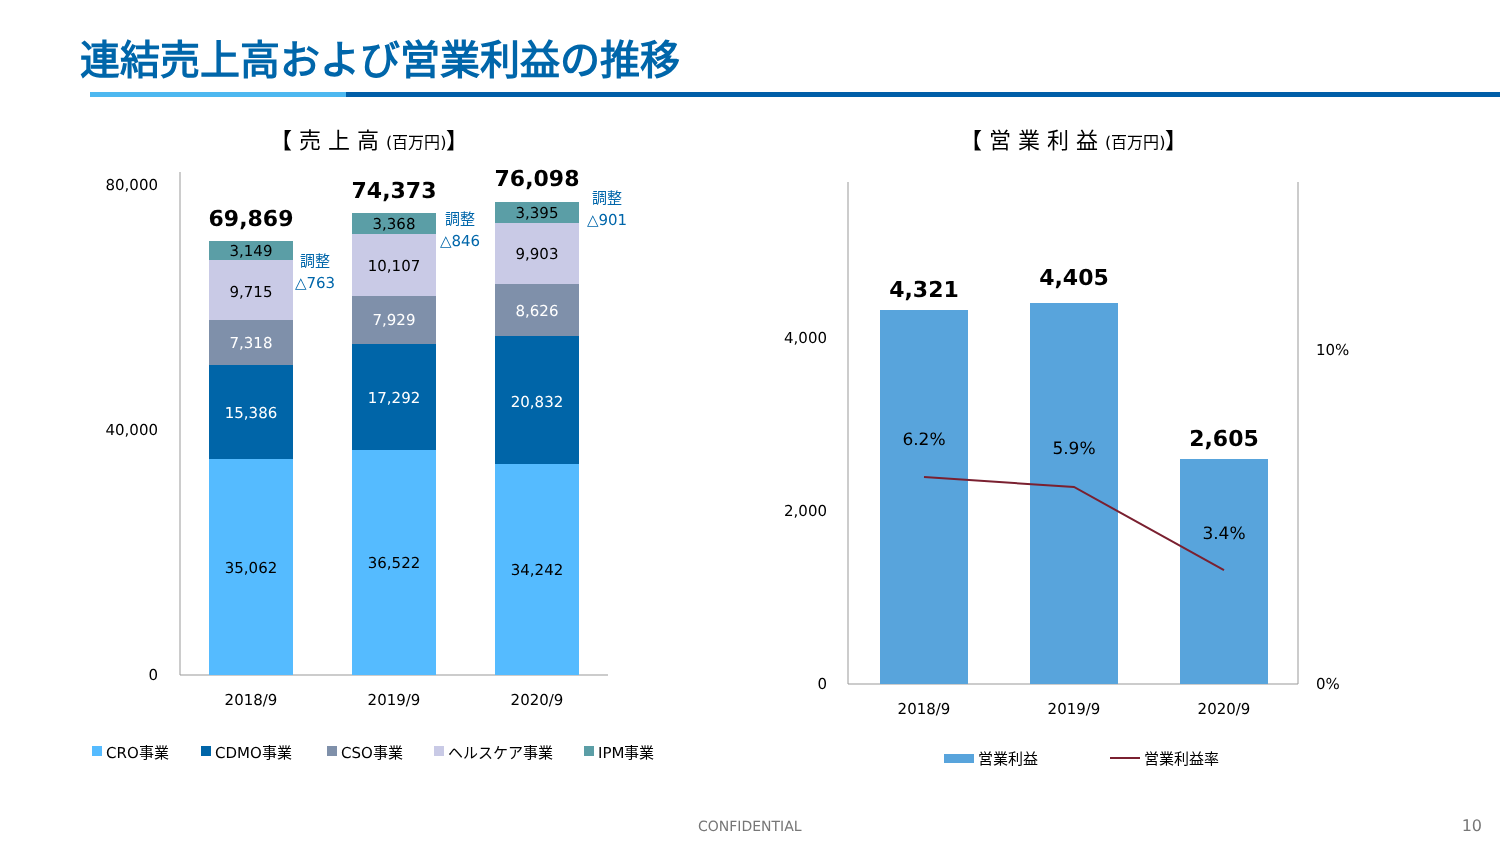連結売上高および営業利益の推移
【 売 上 高 (百万円)】
【 営 業 利 益 (百万円)】
80,000
40,000
0
35,062
15,386
7,318
9,715
3,149
69,869
調整
△763
36,522
17,292
7,929
10,107
3,368
74,373
調整
△846
34,242
20,832
8,626
9,903
3,395
76,098
調整
△901
2018/9
2019/9
2020/9
CRO事業
CDMO事業
CSO事業
ヘルスケア事業
IPM事業
4,000
2,000
0
10%
0%
4,321
6.2%
4,405
5.9%
2,605
3.4%
2018/9
2019/9
2020/9
営業利益
営業利益率
CONFIDENTIAL 10